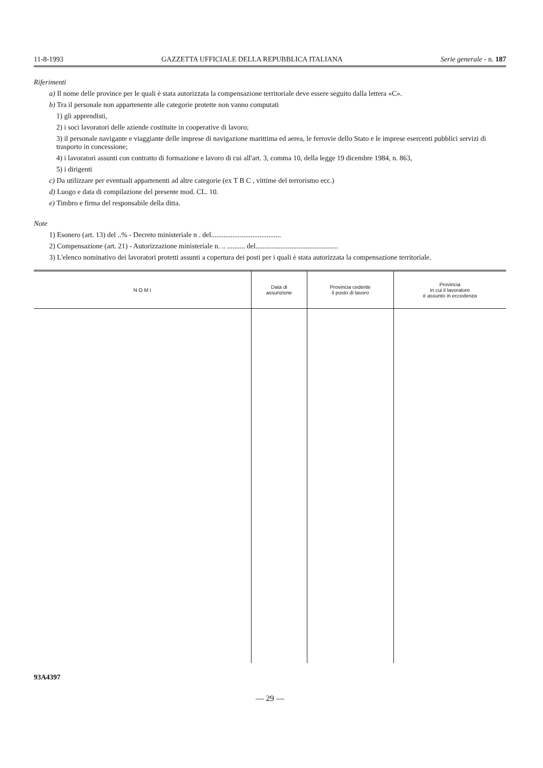11-8-1993 GAZZETTA UFFICIALE DELLA REPUBBLICA ITALIANA Serie generale - n. 187
Riferimenti
a) Il nome delle province per le quali è stata autorizzata la compensazione territoriale deve essere seguito dalla lettera «C».
b) Tra il personale non appartenente alle categorie protette non vanno computati
1) gli apprendisti,
2) i soci lavoratori delle aziende costituite in cooperative di lavoro;
3) il personale navigante e viaggiante delle imprese di navigazione marittima ed aerea, le ferrovie dello Stato e le imprese esercenti pubblici servizi di trasporto in concessione;
4) i lavoratori assunti con contratto di formazione e lavoro di cui all'art. 3, comma 10, della legge 19 dicembre 1984, n. 863,
5) i dirigenti
c) Da utilizzare per eventuali appartenenti ad altre categorie (ex T B C , vittime del terrorismo ecc.)
d) Luogo e data di compilazione del presente mod. CL. 10.
e) Timbro e firma del responsabile della ditta.
Note
1) Esonero (art. 13) del ..% - Decreto ministeriale n . del.......................................
2) Compensazione (art. 21) - Autorizzazione ministeriale n. .. .......... del..............................................
3) L'elenco nominativo dei lavoratori protetti assunti a copertura dei posti per i quali è stata autorizzata la compensazione territoriale.
| N O M I | Data di assunzione | Provincia cedente il posto di lavoro | Provincia in cui il lavoratore è assunto in eccedenza |
| --- | --- | --- | --- |
93A4397
— 29 —